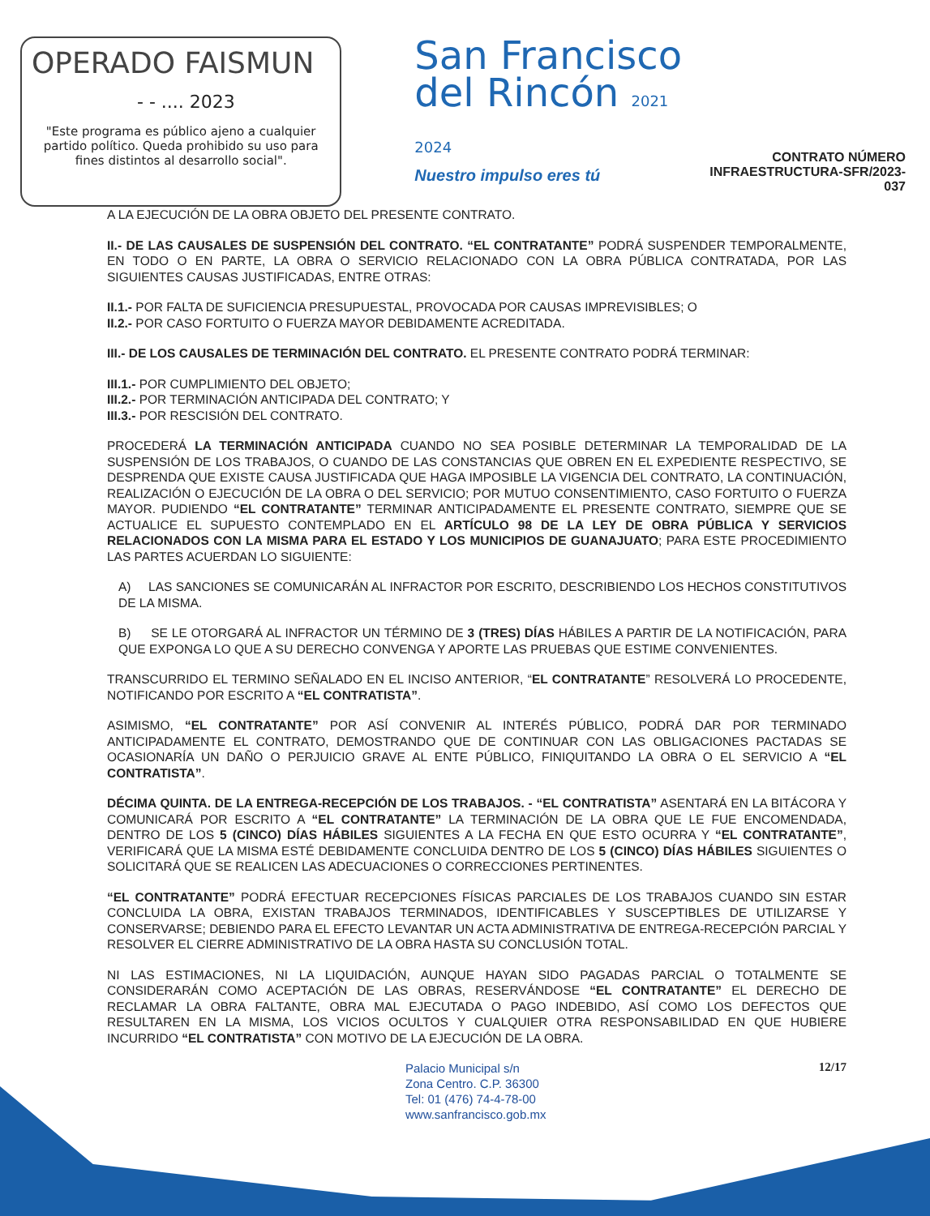OPERADO FAISMUN
- - .... 2023
"Este programa es público ajeno a cualquier partido político. Queda prohibido su uso para fines distintos al desarrollo social".
San Francisco
del Rincón 2021 2024
Nuestro impulso eres tú
CONTRATO NÚMERO
INFRAESTRUCTURA-SFR/2023-037
A LA EJECUCIÓN DE LA OBRA OBJETO DEL PRESENTE CONTRATO.
II.- DE LAS CAUSALES DE SUSPENSIÓN DEL CONTRATO. “EL CONTRATANTE” PODRÁ SUSPENDER TEMPORALMENTE, EN TODO O EN PARTE, LA OBRA O SERVICIO RELACIONADO CON LA OBRA PÚBLICA CONTRATADA, POR LAS SIGUIENTES CAUSAS JUSTIFICADAS, ENTRE OTRAS:
II.1.- POR FALTA DE SUFICIENCIA PRESUPUESTAL, PROVOCADA POR CAUSAS IMPREVISIBLES; O
II.2.- POR CASO FORTUITO O FUERZA MAYOR DEBIDAMENTE ACREDITADA.
III.- DE LOS CAUSALES DE TERMINACIÓN DEL CONTRATO. EL PRESENTE CONTRATO PODRÁ TERMINAR:
III.1.- POR CUMPLIMIENTO DEL OBJETO;
III.2.- POR TERMINACIÓN ANTICIPADA DEL CONTRATO; Y
III.3.- POR RESCISIÓN DEL CONTRATO.
PROCEDERÁ LA TERMINACIÓN ANTICIPADA CUANDO NO SEA POSIBLE DETERMINAR LA TEMPORALIDAD DE LA SUSPENSIÓN DE LOS TRABAJOS, O CUANDO DE LAS CONSTANCIAS QUE OBREN EN EL EXPEDIENTE RESPECTIVO, SE DESPRENDA QUE EXISTE CAUSA JUSTIFICADA QUE HAGA IMPOSIBLE LA VIGENCIA DEL CONTRATO, LA CONTINUACIÓN, REALIZACIÓN O EJECUCIÓN DE LA OBRA O DEL SERVICIO; POR MUTUO CONSENTIMIENTO, CASO FORTUITO O FUERZA MAYOR. PUDIENDO “EL CONTRATANTE” TERMINAR ANTICIPADAMENTE EL PRESENTE CONTRATO, SIEMPRE QUE SE ACTUALICE EL SUPUESTO CONTEMPLADO EN EL ARTÍCULO 98 DE LA LEY DE OBRA PÚBLICA Y SERVICIOS RELACIONADOS CON LA MISMA PARA EL ESTADO Y LOS MUNICIPIOS DE GUANAJUATO; PARA ESTE PROCEDIMIENTO LAS PARTES ACUERDAN LO SIGUIENTE:
A) LAS SANCIONES SE COMUNICARÁN AL INFRACTOR POR ESCRITO, DESCRIBIENDO LOS HECHOS CONSTITUTIVOS DE LA MISMA.
B) SE LE OTORGARÁ AL INFRACTOR UN TÉRMINO DE 3 (TRES) DÍAS HÁBILES A PARTIR DE LA NOTIFICACIÓN, PARA QUE EXPONGA LO QUE A SU DERECHO CONVENGA Y APORTE LAS PRUEBAS QUE ESTIME CONVENIENTES.
TRANSCURRIDO EL TERMINO SEÑALADO EN EL INCISO ANTERIOR, “EL CONTRATANTE” RESOLVERÁ LO PROCEDENTE, NOTIFICANDO POR ESCRITO A “EL CONTRATISTA”.
ASIMISMO, “EL CONTRATANTE” POR ASÍ CONVENIR AL INTERÉS PÚBLICO, PODRÁ DAR POR TERMINADO ANTICIPADAMENTE EL CONTRATO, DEMOSTRANDO QUE DE CONTINUAR CON LAS OBLIGACIONES PACTADAS SE OCASIONARÍA UN DAÑO O PERJUICIO GRAVE AL ENTE PÚBLICO, FINIQUITANDO LA OBRA O EL SERVICIO A “EL CONTRATISTA”.
DÉCIMA QUINTA. DE LA ENTREGA-RECEPCIÓN DE LOS TRABAJOS. - “EL CONTRATISTA” ASENTARÁ EN LA BITÁCORA Y COMUNICARÁ POR ESCRITO A “EL CONTRATANTE” LA TERMINACIÓN DE LA OBRA QUE LE FUE ENCOMENDADA, DENTRO DE LOS 5 (CINCO) DÍAS HÁBILES SIGUIENTES A LA FECHA EN QUE ESTO OCURRA Y “EL CONTRATANTE”, VERIFICARÁ QUE LA MISMA ESTÉ DEBIDAMENTE CONCLUIDA DENTRO DE LOS 5 (CINCO) DÍAS HÁBILES SIGUIENTES O SOLICITARÁ QUE SE REALICEN LAS ADECUACIONES O CORRECCIONES PERTINENTES.
“EL CONTRATANTE” PODRÁ EFECTUAR RECEPCIONES FÍSICAS PARCIALES DE LOS TRABAJOS CUANDO SIN ESTAR CONCLUIDA LA OBRA, EXISTAN TRABAJOS TERMINADOS, IDENTIFICABLES Y SUSCEPTIBLES DE UTILIZARSE Y CONSERVARSE; DEBIENDO PARA EL EFECTO LEVANTAR UN ACTA ADMINISTRATIVA DE ENTREGA-RECEPCIÓN PARCIAL Y RESOLVER EL CIERRE ADMINISTRATIVO DE LA OBRA HASTA SU CONCLUSIÓN TOTAL.
NI LAS ESTIMACIONES, NI LA LIQUIDACIÓN, AUNQUE HAYAN SIDO PAGADAS PARCIAL O TOTALMENTE SE CONSIDERARÁN COMO ACEPTACIÓN DE LAS OBRAS, RESERVÁNDOSE “EL CONTRATANTE” EL DERECHO DE RECLAMAR LA OBRA FALTANTE, OBRA MAL EJECUTADA O PAGO INDEBIDO, ASÍ COMO LOS DEFECTOS QUE RESULTAREN EN LA MISMA, LOS VICIOS OCULTOS Y CUALQUIER OTRA RESPONSABILIDAD EN QUE HUBIERE INCURRIDO “EL CONTRATISTA” CON MOTIVO DE LA EJECUCIÓN DE LA OBRA.
Palacio Municipal s/n
Zona Centro. C.P. 36300
Tel: 01 (476) 74-4-78-00
www.sanfrancisco.gob.mx
12/17